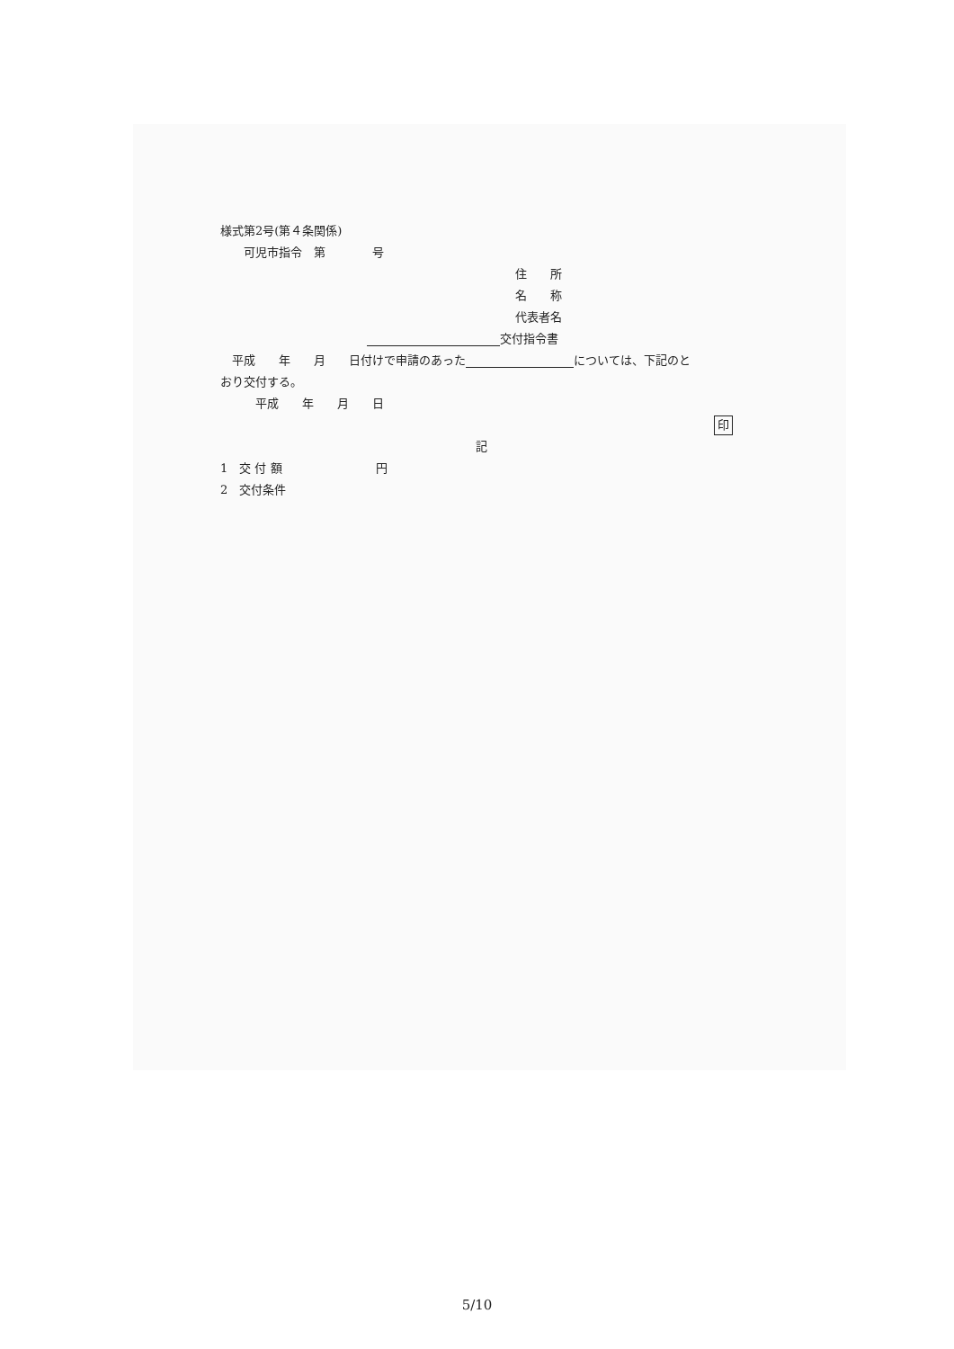様式第2号(第４条関係)
　　可児市指令　第　　　　号
住　　所
名　　称
代表者名
交付指令書
　平成　　年　　月　　日付けで申請のあった については、下記のと
おり交付する。
　　　平成　　年　　月　　日
印
記
1　交 付 額　　　　　　　　円
2　交付条件
5/10